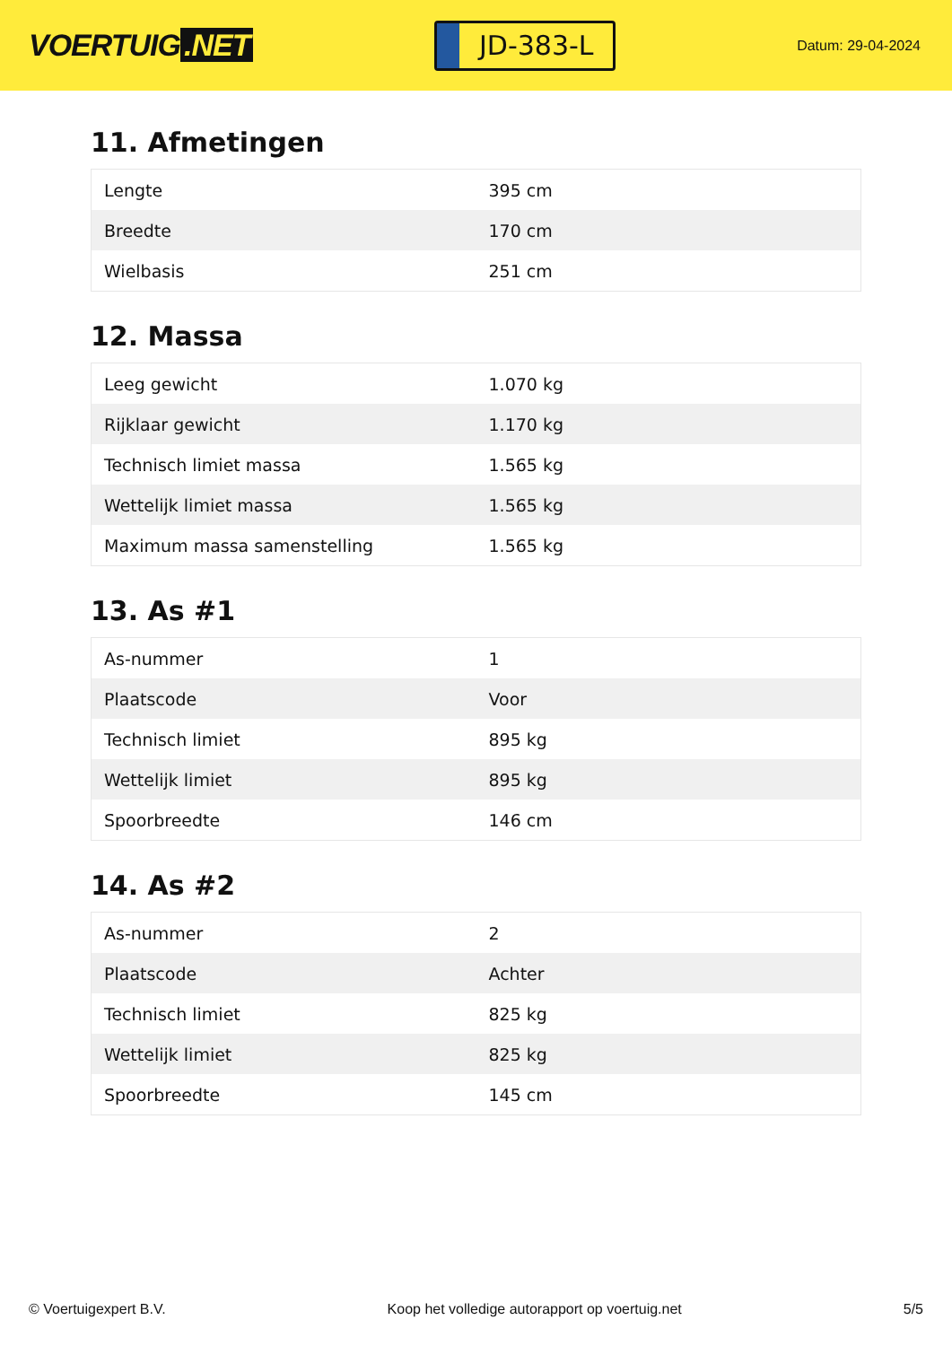VOERTUIG.NET
JD-383-L
Datum: 29-04-2024
11. Afmetingen
| Lengte | 395 cm |
| Breedte | 170 cm |
| Wielbasis | 251 cm |
12. Massa
| Leeg gewicht | 1.070 kg |
| Rijklaar gewicht | 1.170 kg |
| Technisch limiet massa | 1.565 kg |
| Wettelijk limiet massa | 1.565 kg |
| Maximum massa samenstelling | 1.565 kg |
13. As #1
| As-nummer | 1 |
| Plaatscode | Voor |
| Technisch limiet | 895 kg |
| Wettelijk limiet | 895 kg |
| Spoorbreedte | 146 cm |
14. As #2
| As-nummer | 2 |
| Plaatscode | Achter |
| Technisch limiet | 825 kg |
| Wettelijk limiet | 825 kg |
| Spoorbreedte | 145 cm |
© Voertuigexpert B.V. Koop het volledige autorapport op voertuig.net 5/5